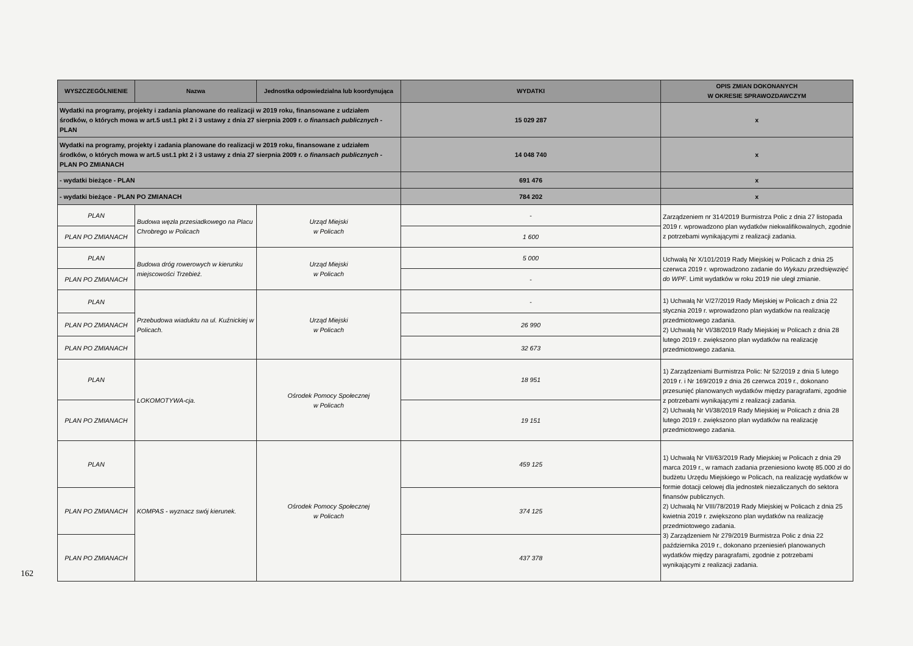| WYSZCZEGÓLNIENIE | Nazwa | Jednostka odpowiedzialna lub koordynująca | WYDATKI | OPIS ZMIAN DOKONANYCH W OKRESIE SPRAWOZDAWCZYM |
| --- | --- | --- | --- | --- |
| Wydatki na programy, projekty i zadania planowane do realizacji w 2019 roku, finansowane z udziałem środków, o których mowa w art.5 ust.1 pkt 2 i 3 ustawy z dnia 27 sierpnia 2009 r. o finansach publicznych - PLAN | | | 15 029 287 | x |
| Wydatki na programy, projekty i zadania planowane do realizacji w 2019 roku, finansowane z udziałem środków, o których mowa w art.5 ust.1 pkt 2 i 3 ustawy z dnia 27 sierpnia 2009 r. o finansach publicznych - PLAN PO ZMIANACH | | | 14 048 740 | x |
| - wydatki bieżące - PLAN | | | 691 476 | x |
| - wydatki bieżące - PLAN PO ZMIANACH | | | 784 202 | x |
| PLAN | Budowa węzła przesiadkowego na Placu Chrobrego w Policach | Urząd Miejski w Policach | - | Zarządzeniem nr 314/2019 Burmistrza Polic z dnia 27 listopada 2019 r. wprowadzono plan wydatków niekwalifikowalnych, zgodnie z potrzebami wynikającymi z realizacji zadania. |
| PLAN PO ZMIANACH | | | 1 600 | |
| PLAN | Budowa dróg rowerowych w kierunku miejscowości Trzebież. | Urząd Miejski w Policach | 5 000 | Uchwałą Nr X/101/2019 Rady Miejskiej w Policach z dnia 25 czerwca 2019 r. wprowadzono zadanie do Wykazu przedsięwzięć do WPF . Limit wydatków w roku 2019 nie uległ zmianie. |
| PLAN PO ZMIANACH | | | - | |
| PLAN | Przebudowa wiaduktu na ul. Kuźnickiej w Policach. | Urząd Miejski w Policach | - | 1) Uchwałą Nr V/27/2019 Rady Miejskiej w Policach z dnia 22 stycznia 2019 r. wprowadzono plan wydatków na realizację przedmiotowego zadania. 2) Uchwałą Nr VI/38/2019 Rady Miejskiej w Policach z dnia 28 lutego 2019 r. zwiększono plan wydatków na realizację przedmiotowego zadania. |
| PLAN PO ZMIANACH | | | 26 990 | |
| PLAN PO ZMIANACH | | | 32 673 | |
| PLAN | LOKOMOTYWA-cja. | Ośrodek Pomocy Społecznej w Policach | 18 951 | 1) Zarządzeniami Burmistrza Polic: Nr 52/2019 z dnia 5 lutego 2019 r. i Nr 169/2019 z dnia 26 czerwca 2019 r., dokonano przesunięć planowanych wydatków między paragrafami, zgodnie z potrzebami wynikającymi z realizacji zadania. 2) Uchwałą Nr VI/38/2019 Rady Miejskiej w Policach z dnia 28 lutego 2019 r. zwiększono plan wydatków na realizację przedmiotowego zadania. |
| PLAN PO ZMIANACH | | | 19 151 | |
| PLAN | KOMPAS - wyznacz swój kierunek. | Ośrodek Pomocy Społecznej w Policach | 459 125 | 1) Uchwałą Nr VII/63/2019 Rady Miejskiej w Policach z dnia 29 marca 2019 r., w ramach zadania przeniesiono kwotę 85.000 zł do budżetu Urzędu Miejskiego w Policach, na realizację wydatków w formie dotacji celowej dla jednostek niezaliczanych do sektora finansów publicznych. 2) Uchwałą Nr VIII/78/2019 Rady Miejskiej w Policach z dnia 25 kwietnia 2019 r. zwiększono plan wydatków na realizację przedmiotowego zadania. 3) Zarządzeniem Nr 279/2019 Burmistrza Polic z dnia 22 października 2019 r., dokonano przeniesień planowanych wydatków między paragrafami, zgodnie z potrzebami wynikającymi z realizacji zadania. |
| PLAN PO ZMIANACH | | | 374 125 | |
| PLAN PO ZMIANACH | | | 437 378 | |
162